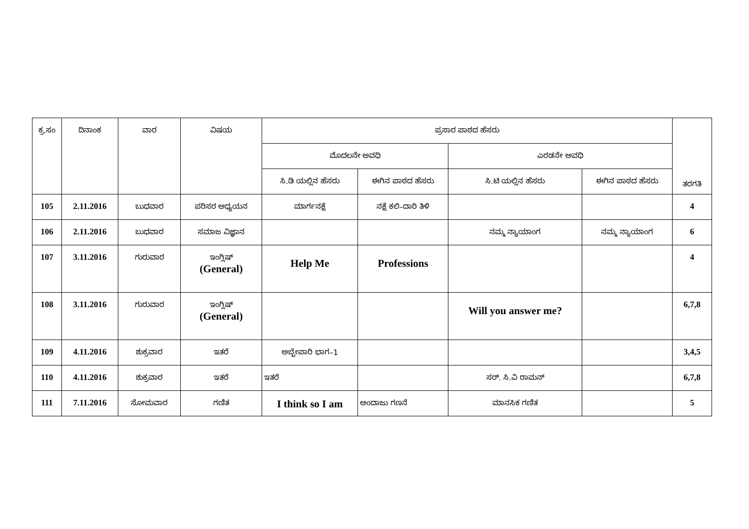| ಕ್ರ.ಸಂ | ದಿನಾಂಕ | ವಾರ | ವಿಷಯ | ಪ್ರಸಾರ ಪಾಠದ ಹೆಸರು | | | | ತರಗತಿ |
| --- | --- | --- | --- | --- | --- | --- | --- | --- |
| | | | | ಮೊದಲನೇ ಅವಧಿ | | ಎರಡನೇ ಅವಧಿ | | |
| | | | | ಸಿ.ಡಿ ಯಲ್ಲಿನ ಹೆಸರು | ಈಗಿನ ಪಾಠದ ಹೆಸರು | ಸಿ.ಟಿ ಯಲ್ಲಿನ ಹೆಸರು | ಈಗಿನ ಪಾಠದ ಹೆಸರು | |
| 105 | 2.11.2016 | ಬುಧವಾರ | ಪರಿಸರ ಅಧ್ಯಯನ | ಮಾರ್ಗನಕ್ಷೆ | ನಕ್ಷೆ ಕಲಿ–ದಾರಿ ತಿಳಿ | | | 4 |
| 106 | 2.11.2016 | ಬುಧವಾರ | ಸಮಾಜ ವಿಜ್ಞಾನ | | | ನಮ್ಮ ನ್ಯಾಯಾಂಗ | ನಮ್ಮ ನ್ಯಾಯಾಂಗ | 6 |
| 107 | 3.11.2016 | ಗುರುವಾರ | ಇಂಗ್ಲಿಷ್ (General) | Help Me | Professions | | | 4 |
| 108 | 3.11.2016 | ಗುರುವಾರ | ಇಂಗ್ಲಿಷ್ (General) | | | Will you answer me? | | 6,7,8 |
| 109 | 4.11.2016 | ಶುಕ್ರವಾರ | ಇತರೆ | ಅಬ್ಬೇಪಾರಿ ಭಾಗ–1 | | | | 3,4,5 |
| 110 | 4.11.2016 | ಶುಕ್ರವಾರ | ಇತರೆ | ಇತರೆ | | ಸರ್. ಸಿ.ವಿ ರಾಮನ್ | | 6,7,8 |
| 111 | 7.11.2016 | ಸೋಮವಾರ | ಗಣಿತ | I think so I am | ಅಂದಾಜು ಗಣನೆ | ಮಾನಸಿಕ ಗಣಿತ | | 5 |